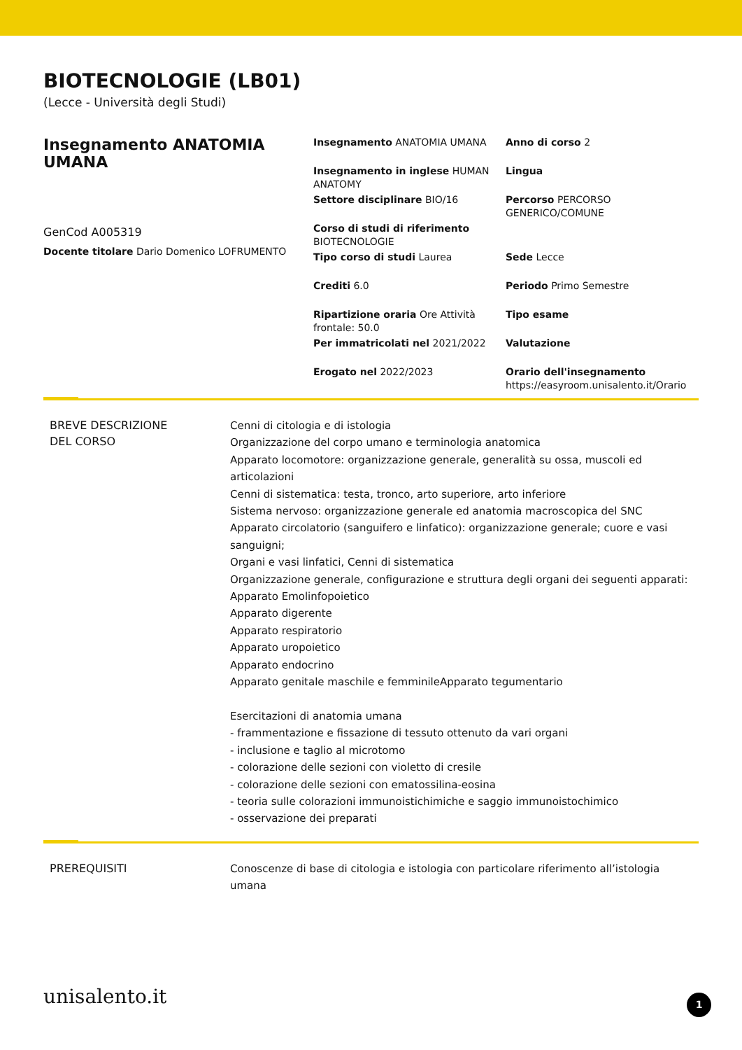BIOTECNOLOGIE (LB01)
(Lecce - Università degli Studi)
Insegnamento ANATOMIA UMANA
GenCod A005319
Docente titolare Dario Domenico LOFRUMENTO
Insegnamento ANATOMIA UMANA
Anno di corso 2
Insegnamento in inglese HUMAN ANATOMY
Lingua
Settore disciplinare BIO/16
Percorso PERCORSO GENERICO/COMUNE
Corso di studi di riferimento BIOTECNOLOGIE
Tipo corso di studi Laurea
Sede Lecce
Crediti 6.0
Periodo Primo Semestre
Ripartizione oraria Ore Attività frontale: 50.0
Tipo esame
Per immatricolati nel 2021/2022
Valutazione
Erogato nel 2022/2023
Orario dell'insegnamento
https://easyroom.unisalento.it/Orario
BREVE DESCRIZIONE
DEL CORSO
Cenni di citologia e di istologia
Organizzazione del corpo umano e terminologia anatomica
Apparato locomotore: organizzazione generale, generalità su ossa, muscoli ed articolazioni
Cenni di sistematica: testa, tronco, arto superiore, arto inferiore
Sistema nervoso: organizzazione generale ed anatomia macroscopica del SNC
Apparato circolatorio (sanguifero e linfatico): organizzazione generale; cuore e vasi sanguigni;
Organi e vasi linfatici, Cenni di sistematica
Organizzazione generale, configurazione e struttura degli organi dei seguenti apparati:
Apparato Emolinfopoietico
Apparato digerente
Apparato respiratorio
Apparato uropoietico
Apparato endocrino
Apparato genitale maschile e femminileApparato tegumentario
Esercitazioni di anatomia umana
- frammentazione e fissazione di tessuto ottenuto da vari organi
- inclusione e taglio al microtomo
- colorazione delle sezioni con violetto di cresile
- colorazione delle sezioni con ematossilina-eosina
- teoria sulle colorazioni immunoistichimiche e saggio immunoistochimico
- osservazione dei preparati
PREREQUISITI
Conoscenze di base di citologia e istologia con particolare riferimento all’istologia umana
unisalento.it 1